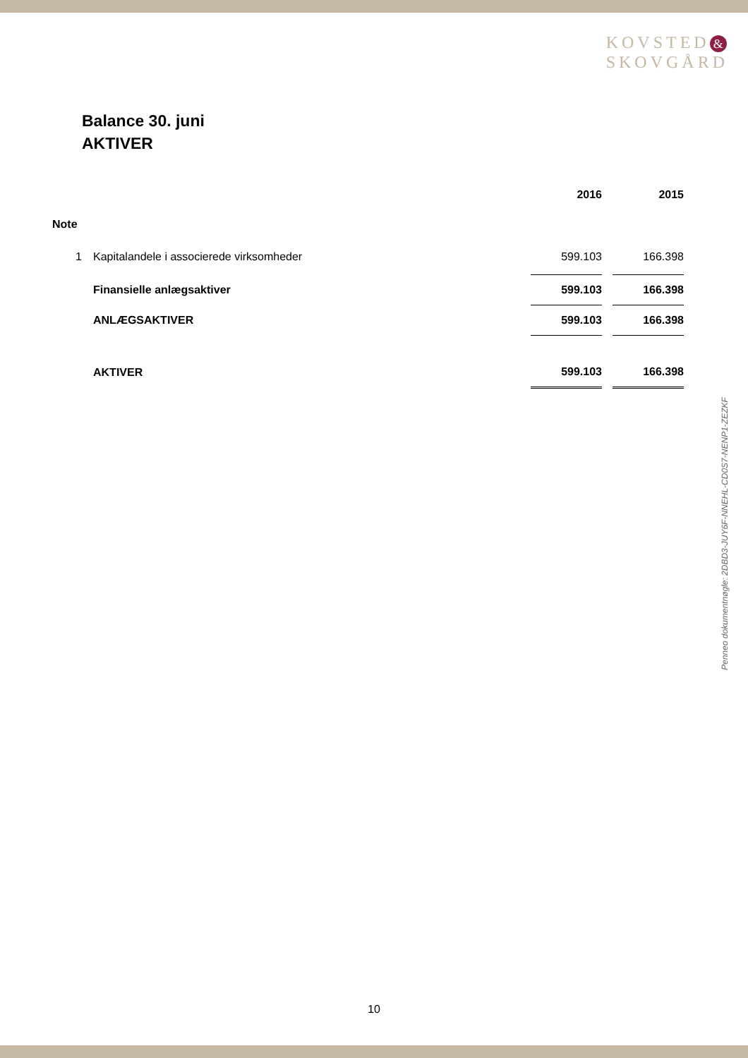KOVSTED &
SKOVGÅRD
Balance 30. juni
AKTIVER
| | | 2016 | | 2015 |
| --- | --- | --- | --- | --- |
| Note | | | | |
| 1 | Kapitalandele i associerede virksomheder | 599.103 | | 166.398 |
| | Finansielle anlægsaktiver | 599.103 | | 166.398 |
| | ANLÆGSAKTIVER | 599.103 | | 166.398 |
| | AKTIVER | 599.103 | | 166.398 |
Penneo dokumentnøgle: 2DBD3-JUY6F-NNEHL-CD0S7-NENP1-ZEZKF
10